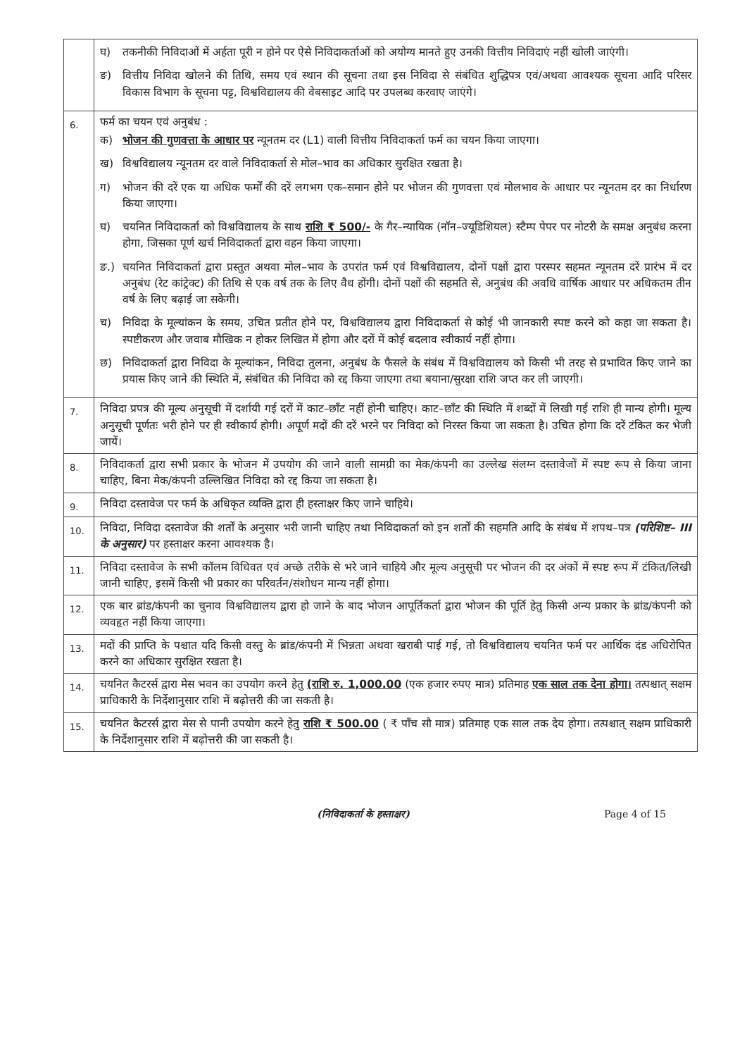| | घ) तकनीकी निविदाओं में अर्हता पूरी न होने पर ऐसे निविदाकर्ताओं को अयोग्य मानते हुए उनकी वित्तीय निविदाएं नहीं खोली जाएंगी। ङ) वित्तीय निविदा खोलने की तिथि, समय एवं स्थान की सूचना तथा इस निविदा से संबंधित शुद्धिपत्र एवं/अथवा आवश्यक सूचना आदि परिसर विकास विभाग के सूचना पट्ट, विश्वविद्यालय की वेबसाइट आदि पर उपलब्ध करवाए जाएंगे। |
| 6. | फर्म का चयन एवं अनुबंध : क) भोजन की गुणवत्ता के आधार पर न्यूनतम दर (L1) वाली वित्तीय निविदाकर्ता फर्म का चयन किया जाएगा। ख) विश्वविद्यालय न्यूनतम दर वाले निविदाकर्ता से मोल–भाव का अधिकार सुरक्षित रखता है। ग) भोजन की दरें एक या अधिक फर्मों की दरें लगभग एक–समान होने पर भोजन की गुणवत्ता एवं मोलभाव के आधार पर न्यूनतम दर का निर्धारण किया जाएगा। घ) चयनित निविदाकर्ता को विश्वविद्यालय के साथ राशि ₹ 500/- के गैर–न्यायिक (नॉन–ज्यूडिशियल) स्टैम्प पेपर पर नोटरी के समक्ष अनुबंध करना होगा, जिसका पूर्ण खर्च निविदाकर्ता द्वारा वहन किया जाएगा। ङ.) चयनित निविदाकर्ता द्वारा प्रस्तुत अथवा मोल–भाव के उपरांत फर्म एवं विश्वविद्यालय, दोनों पक्षों द्वारा परस्पर सहमत न्यूनतम दरें प्रारंभ में दर अनुबंध (रेट कांट्रेक्ट) की तिथि से एक वर्ष तक के लिए वैध होंगी। दोनों पक्षों की सहमति से, अनुबंध की अवधि वार्षिक आधार पर अधिकतम तीन वर्ष के लिए बढ़ाई जा सकेगी। च) निविदा के मूल्यांकन के समय, उचित प्रतीत होने पर, विश्वविद्यालय द्वारा निविदाकर्ता से कोई भी जानकारी स्पष्ट करने को कहा जा सकता है। स्पष्टीकरण और जवाब मौखिक न होकर लिखित में होगा और दरों में कोई बदलाव स्वीकार्य नहीं होगा। छ) निविदाकर्ता द्वारा निविदा के मूल्यांकन, निविदा तुलना, अनुबंध के फैसले के संबंध में विश्वविद्यालय को किसी भी तरह से प्रभावित किए जाने का प्रयास किए जाने की स्थिति में, संबंधित की निविदा को रद्द किया जाएगा तथा बयाना/सुरक्षा राशि जप्त कर ली जाएगी। |
| 7. | निविदा प्रपत्र की मूल्य अनुसूची में दर्शायी गई दरों में काट–छाँट नहीं होनी चाहिए। काट–छाँट की स्थिति में शब्दों में लिखी गई राशि ही मान्य होगी। मूल्य अनुसूची पूर्णतः भरी होने पर ही स्वीकार्य होगी। अपूर्ण मदों की दरें भरने पर निविदा को निरस्त किया जा सकता है। उचित होगा कि दरें टंकित कर भेजी जायें। |
| 8. | निविदाकर्ता द्वारा सभी प्रकार के भोजन में उपयोग की जाने वाली सामग्री का मेक/कंपनी का उल्लेख संलग्न दस्तावेजों में स्पष्ट रूप से किया जाना चाहिए, बिना मेक/कंपनी उल्लिखित निविदा को रद्द किया जा सकता है। |
| 9. | निविदा दस्तावेज पर फर्म के अधिकृत व्यक्ति द्वारा ही हस्ताक्षर किए जाने चाहिये। |
| 10. | निविदा, निविदा दस्तावेज की शर्तों के अनुसार भरी जानी चाहिए तथा निविदाकर्ता को इन शर्तों की सहमति आदि के संबंध में शपथ–पत्र (परिशिष्ट– III के अनुसार) पर हस्ताक्षर करना आवश्यक है। |
| 11. | निविदा दस्तावेज के सभी कॉलम विधिवत एवं अच्छे तरीके से भरे जाने चाहिये और मूल्य अनुसूची पर भोजन की दर अंकों में स्पष्ट रूप में टंकित/लिखी जानी चाहिए, इसमें किसी भी प्रकार का परिवर्तन/संशोधन मान्य नहीं होगा। |
| 12. | एक बार ब्रांड/कंपनी का चुनाव विश्वविद्यालय द्वारा हो जाने के बाद भोजन आपूर्तिकर्ता द्वारा भोजन की पूर्ति हेतु किसी अन्य प्रकार के ब्रांड/कंपनी को व्यवहृत नहीं किया जाएगा। |
| 13. | मदों की प्राप्ति के पश्चात यदि किसी वस्तु के ब्रांड/कंपनी में भिन्नता अथवा खराबी पाई गई, तो विश्वविद्यालय चयनित फर्म पर आर्थिक दंड अधिरोपित करने का अधिकार सुरक्षित रखता है। |
| 14. | चयनित कैटरर्स द्वारा मेस भवन का उपयोग करने हेतु (राशि रु. 1,000.00 (एक हजार रुपए मात्र) प्रतिमाह एक साल तक देना होगा। तत्पश्चात् सक्षम प्राधिकारी के निर्देशानुसार राशि में बढ़ोत्तरी की जा सकती है। |
| 15. | चयनित कैटरर्स द्वारा मेस से पानी उपयोग करने हेतु राशि ₹ 500.00 ( ₹ पाँच सौ मात्र) प्रतिमाह एक साल तक देय होगा। तत्पश्चात् सक्षम प्राधिकारी के निर्देशानुसार राशि में बढ़ोत्तरी की जा सकती है। |
(निविदाकर्ता के हस्ताक्षर) Page 4 of 15